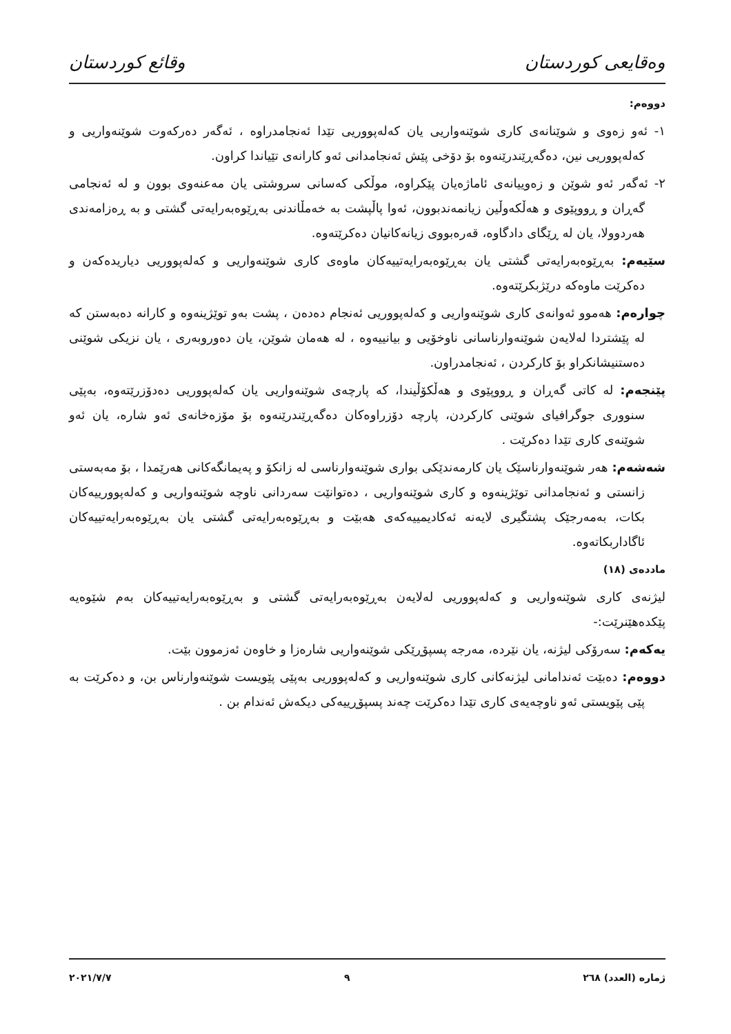وەقایعی کوردستان وقائع كوردستان
دووەم:
١- ئەو زەوی و شوێنانەی کاری شوێنەواریی یان کەلەپووریی تێدا ئەنجامدراوە ، ئەگەر دەرکەوت شوێنەواریی و کەلەپووریی نین، دەگەڕێندرێنەوە بۆ دۆخی پێش ئەنجامدانی ئەو کارانەی تێیاندا کراون.
٢- ئەگەر ئەو شوێن و زەوییانەی ئاماژەیان پێکراوە، موڵکی کەسانی سروشتی یان مەعنەوی بوون و لە ئەنجامی گەڕان و ڕووپێوی و هەڵکەوڵین زیانمەندبوون، ئەوا پاڵپشت بە خەمڵاندنی بەڕێوەبەرایەتی گشتی و بە ڕەزامەندی هەردوولا، یان لە ڕێگای دادگاوە، قەرەبووی زیانەکانیان دەکرێتەوە.
سێیەم: بەڕێوەبەرایەتی گشتی یان بەڕێوەبەرایەتییەکان ماوەی کاری شوێنەواریی و کەلەپووریی دیاریدەکەن و دەکرێت ماوەکە درێژبکرێتەوە.
چوارەم: هەموو ئەوانەی کاری شوێنەواریی و کەلەپووریی ئەنجام دەدەن ، پشت بەو توێژینەوە و کارانە دەبەستن کە لە پێشتردا لەلایەن شوێنەوارناسانی ناوخۆیی و بیانییەوە ، لە هەمان شوێن، یان دەوروبەری ، یان نزیکی شوێنی دەستنیشانکراو بۆ کارکردن ، ئەنجامدراون.
پێنجەم: لە کاتی گەڕان و ڕووپێوی و هەڵکۆڵیندا، کە پارچەی شوێنەواریی یان کەلەپووریی دەدۆزرێتەوە، بەپێی سنووری جوگرافیای شوێنی کارکردن، پارچە دۆزراوەکان دەگەڕێندرێنەوە بۆ مۆزەخانەی ئەو شارە، یان ئەو شوێنەی کاری تێدا دەکرێت .
شەشەم: هەر شوێنەوارناسێک یان کارمەندێکی بواری شوێنەوارناسی لە زانکۆ و پەیمانگەکانی هەرێمدا ، بۆ مەبەستی زانستی و ئەنجامدانی توێژینەوە و کاری شوێنەواریی ، دەتوانێت سەردانی ناوچە شوێنەواریی و کەلەپوورییەکان بکات، بەمەرجێک پشتگیری لایەنە ئەکادیمییەکەی هەبێت و بەڕێوەبەرایەتی گشتی یان بەڕێوەبەرایەتییەکان ئاگاداربکاتەوە.
ماددەی (١٨)
لیژنەی کاری شوێنەواریی و کەلەپووریی لەلایەن بەڕێوەبەرایەتی گشتی و بەڕێوەبەرایەتییەکان بەم شێوەیە پێکدەهێنرێت:-
یەکەم: سەرۆکی لیژنە، یان نێردە، مەرجە پسپۆڕێکی شوێنەواریی شارەزا و خاوەن ئەزموون بێت.
دووەم: دەبێت ئەندامانی لیژنەکانی کاری شوێنەواریی و کەلەپووریی بەپێی پێویست شوێنەوارناس بن، و دەکرێت بە پێی پێویستی ئەو ناوچەیەی کاری تێدا دەکرێت چەند پسپۆڕییەکی دیکەش ئەندام بن .
ژمارە (العدد) ٢٦٨ ٩ ٢٠٢١/٧/٧